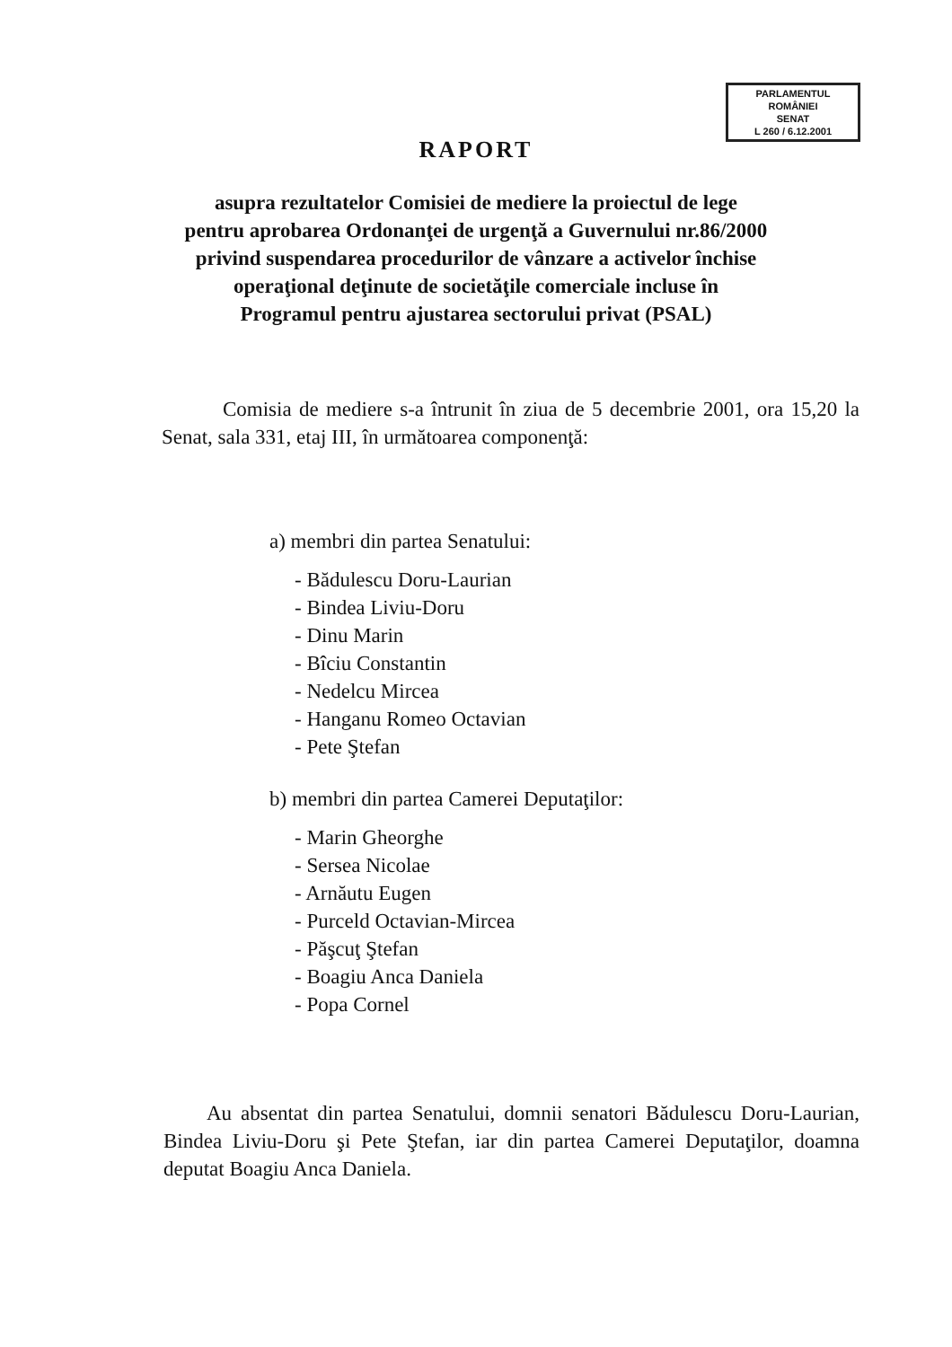PARLAMENTUL ROMÂNIEI
SENAT
L 260 / 6.12.2001
RAPORT
asupra rezultatelor Comisiei de mediere la proiectul de lege
pentru aprobarea Ordonanţei de urgenţă a Guvernului nr.86/2000
privind suspendarea procedurilor de vânzare a activelor închise
operaţional deţinute de societăţile comerciale incluse în
Programul pentru ajustarea sectorului privat (PSAL)
Comisia de mediere s-a întrunit în ziua de 5 decembrie 2001, ora 15,20 la Senat, sala 331, etaj III, în următoarea componenţă:
a) membri din partea Senatului:
- Bădulescu Doru-Laurian
- Bindea Liviu-Doru
- Dinu Marin
- Bîciu Constantin
- Nedelcu Mircea
- Hanganu Romeo Octavian
- Pete Ştefan
b) membri din partea Camerei Deputaţilor:
- Marin Gheorghe
- Sersea Nicolae
- Arnăutu Eugen
- Purceld Octavian-Mircea
- Păşcuţ Ştefan
- Boagiu Anca Daniela
- Popa Cornel
Au absentat din partea Senatului, domnii senatori Bădulescu Doru-Laurian, Bindea Liviu-Doru şi Pete Ştefan, iar din partea Camerei Deputaţilor, doamna deputat Boagiu Anca Daniela.